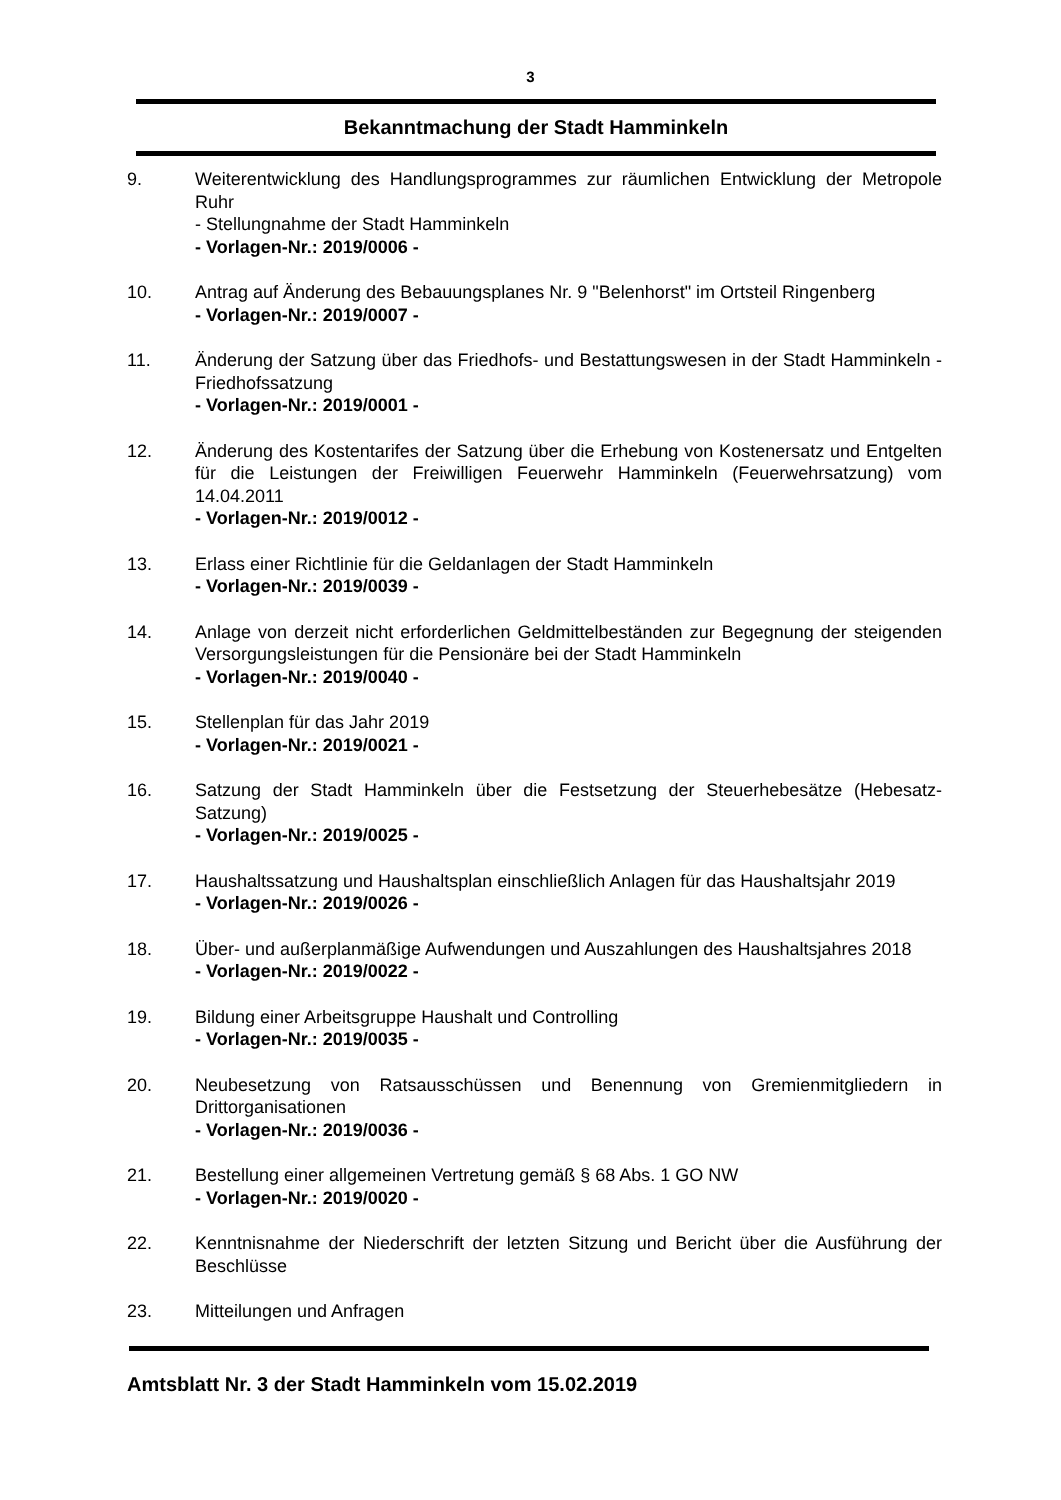3
Bekanntmachung der Stadt Hamminkeln
9. Weiterentwicklung des Handlungsprogrammes zur räumlichen Entwicklung der Metropole Ruhr
- Stellungnahme der Stadt Hamminkeln
- Vorlagen-Nr.: 2019/0006 -
10. Antrag auf Änderung des Bebauungsplanes Nr. 9 "Belenhorst" im Ortsteil Ringenberg
- Vorlagen-Nr.: 2019/0007 -
11. Änderung der Satzung über das Friedhofs- und Bestattungswesen in der Stadt Hamminkeln - Friedhofssatzung
- Vorlagen-Nr.: 2019/0001 -
12. Änderung des Kostentarifes der Satzung über die Erhebung von Kostenersatz und Entgelten für die Leistungen der Freiwilligen Feuerwehr Hamminkeln (Feuerwehrsatzung) vom 14.04.2011
- Vorlagen-Nr.: 2019/0012 -
13. Erlass einer Richtlinie für die Geldanlagen der Stadt Hamminkeln
- Vorlagen-Nr.: 2019/0039 -
14. Anlage von derzeit nicht erforderlichen Geldmittelbeständen zur Begegnung der steigenden Versorgungsleistungen für die Pensionäre bei der Stadt Hamminkeln
- Vorlagen-Nr.: 2019/0040 -
15. Stellenplan für das Jahr 2019
- Vorlagen-Nr.: 2019/0021 -
16. Satzung der Stadt Hamminkeln über die Festsetzung der Steuerhebesätze (Hebesatz-Satzung)
- Vorlagen-Nr.: 2019/0025 -
17. Haushaltssatzung und Haushaltsplan einschließlich Anlagen für das Haushaltsjahr 2019
- Vorlagen-Nr.: 2019/0026 -
18. Über- und außerplanmäßige Aufwendungen und Auszahlungen des Haushaltsjahres 2018
- Vorlagen-Nr.: 2019/0022 -
19. Bildung einer Arbeitsgruppe Haushalt und Controlling
- Vorlagen-Nr.: 2019/0035 -
20. Neubesetzung von Ratsausschüssen und Benennung von Gremienmitgliedern in Drittorganisationen
- Vorlagen-Nr.: 2019/0036 -
21. Bestellung einer allgemeinen Vertretung gemäß § 68 Abs. 1 GO NW
- Vorlagen-Nr.: 2019/0020 -
22. Kenntnisnahme der Niederschrift der letzten Sitzung und Bericht über die Ausführung der Beschlüsse
23. Mitteilungen und Anfragen
Amtsblatt Nr. 3 der Stadt Hamminkeln vom 15.02.2019